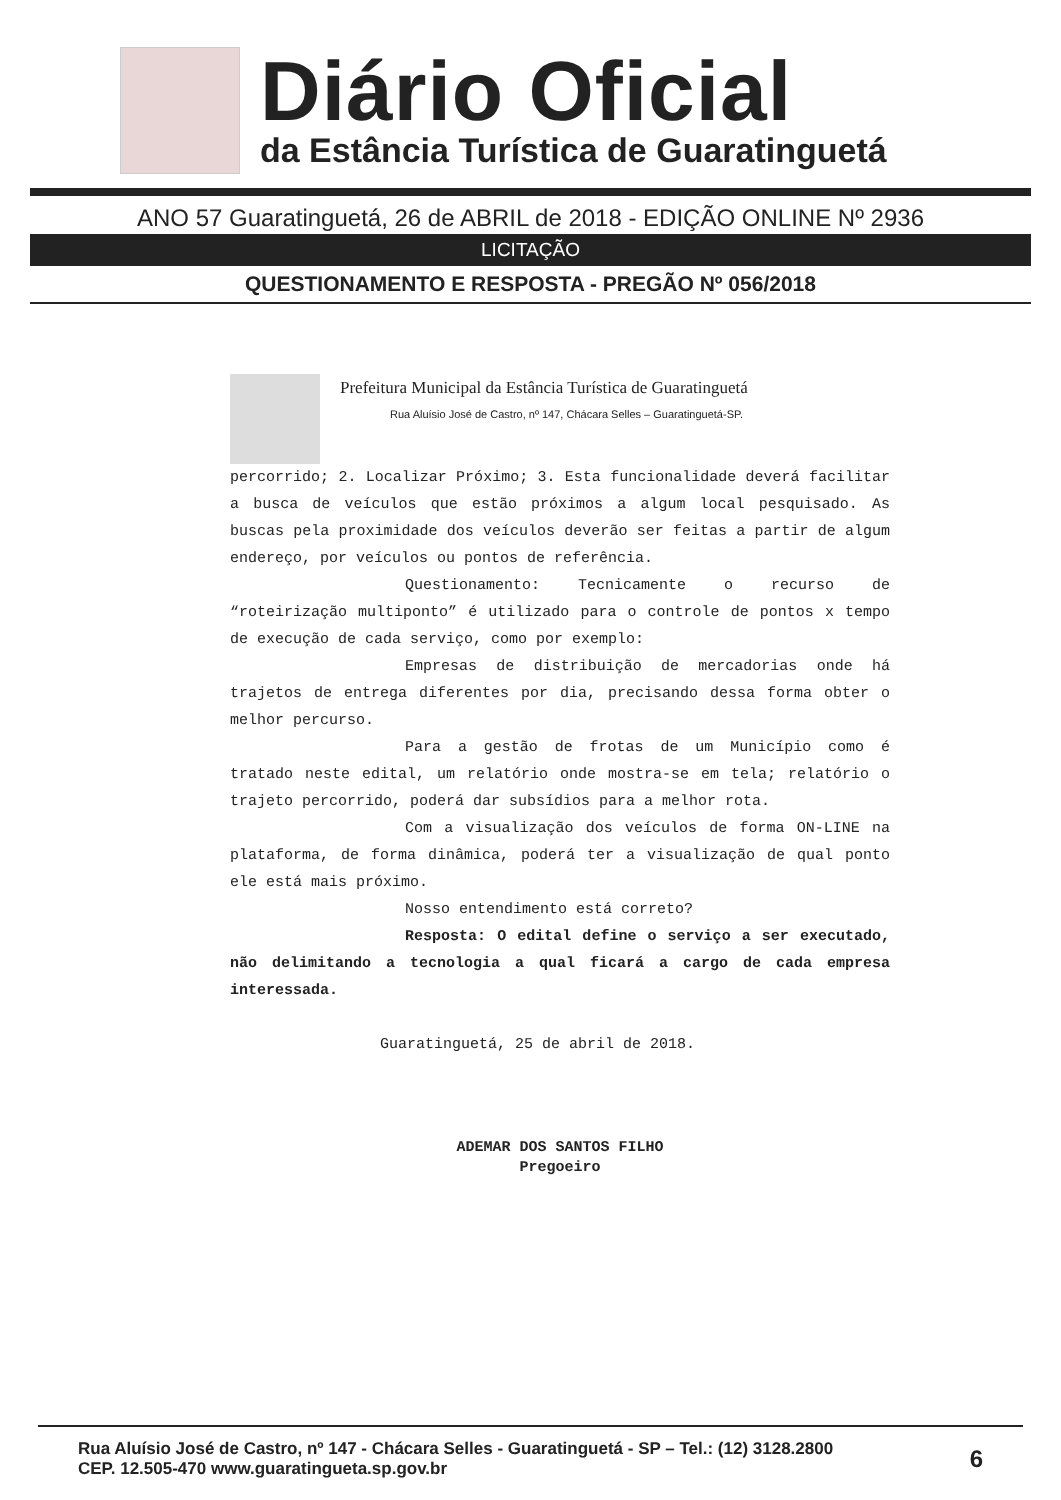Diário Oficial
da Estância Turística de Guaratinguetá
ANO 57 Guaratinguetá, 26 de ABRIL de 2018 - EDIÇÃO ONLINE Nº 2936
LICITAÇÃO
QUESTIONAMENTO E RESPOSTA - PREGÃO Nº 056/2018
Prefeitura Municipal da Estância Turística de Guaratinguetá
Rua Aluísio José de Castro, nº 147, Chácara Selles – Guaratinguetá-SP.
percorrido; 2. Localizar Próximo; 3. Esta funcionalidade deverá facilitar a busca de veículos que estão próximos a algum local pesquisado. As buscas pela proximidade dos veículos deverão ser feitas a partir de algum endereço, por veículos ou pontos de referência.
Questionamento: Tecnicamente o recurso de “roteirização multiponto” é utilizado para o controle de pontos x tempo de execução de cada serviço, como por exemplo:
Empresas de distribuição de mercadorias onde há trajetos de entrega diferentes por dia, precisando dessa forma obter o melhor percurso.
Para a gestão de frotas de um Município como é tratado neste edital, um relatório onde mostra-se em tela; relatório o trajeto percorrido, poderá dar subsídios para a melhor rota.
Com a visualização dos veículos de forma ON-LINE na plataforma, de forma dinâmica, poderá ter a visualização de qual ponto ele está mais próximo.
Nosso entendimento está correto?
Resposta: O edital define o serviço a ser executado, não delimitando a tecnologia a qual ficará a cargo de cada empresa interessada.
Guaratinguetá, 25 de abril de 2018.
ADEMAR DOS SANTOS FILHO
Pregoeiro
Rua Aluísio José de Castro, nº 147 - Chácara Selles - Guaratinguetá - SP – Tel.: (12) 3128.2800
CEP. 12.505-470 www.guaratingueta.sp.gov.br
6